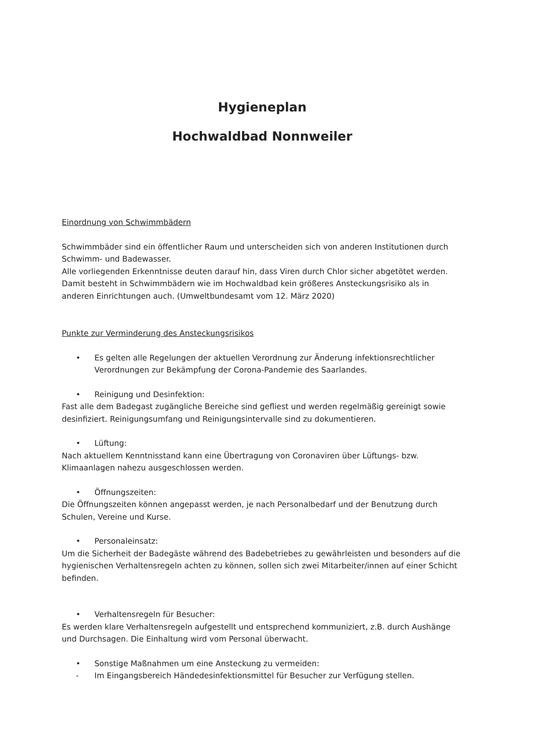Hygieneplan
Hochwaldbad Nonnweiler
Einordnung von Schwimmbädern
Schwimmbäder sind ein öffentlicher Raum und unterscheiden sich von anderen Institutionen durch Schwimm- und Badewasser.
Alle vorliegenden Erkenntnisse deuten darauf hin, dass Viren durch Chlor sicher abgetötet werden. Damit besteht in Schwimmbädern wie im Hochwaldbad kein größeres Ansteckungsrisiko als in anderen Einrichtungen auch. (Umweltbundesamt vom 12. März 2020)
Punkte zur Verminderung des Ansteckungsrisikos
• Es gelten alle Regelungen der aktuellen Verordnung zur Änderung infektionsrechtlicher Verordnungen zur Bekämpfung der Corona-Pandemie des Saarlandes.
• Reinigung und Desinfektion:
Fast alle dem Badegast zugängliche Bereiche sind gefliest und werden regelmäßig gereinigt sowie desinfiziert. Reinigungsumfang und Reinigungsintervalle sind zu dokumentieren.
• Lüftung:
Nach aktuellem Kenntnisstand kann eine Übertragung von Coronaviren über Lüftungs- bzw. Klimaanlagen nahezu ausgeschlossen werden.
• Öffnungszeiten:
Die Öffnungszeiten können angepasst werden, je nach Personalbedarf und der Benutzung durch Schulen, Vereine und Kurse.
• Personaleinsatz:
Um die Sicherheit der Badegäste während des Badebetriebes zu gewährleisten und besonders auf die hygienischen Verhaltensregeln achten zu können, sollen sich zwei Mitarbeiter/innen auf einer Schicht befinden.
• Verhaltensregeln für Besucher:
Es werden klare Verhaltensregeln aufgestellt und entsprechend kommuniziert, z.B. durch Aushänge und Durchsagen. Die Einhaltung wird vom Personal überwacht.
• Sonstige Maßnahmen um eine Ansteckung zu vermeiden:
- Im Eingangsbereich Händedesinfektionsmittel für Besucher zur Verfügung stellen.